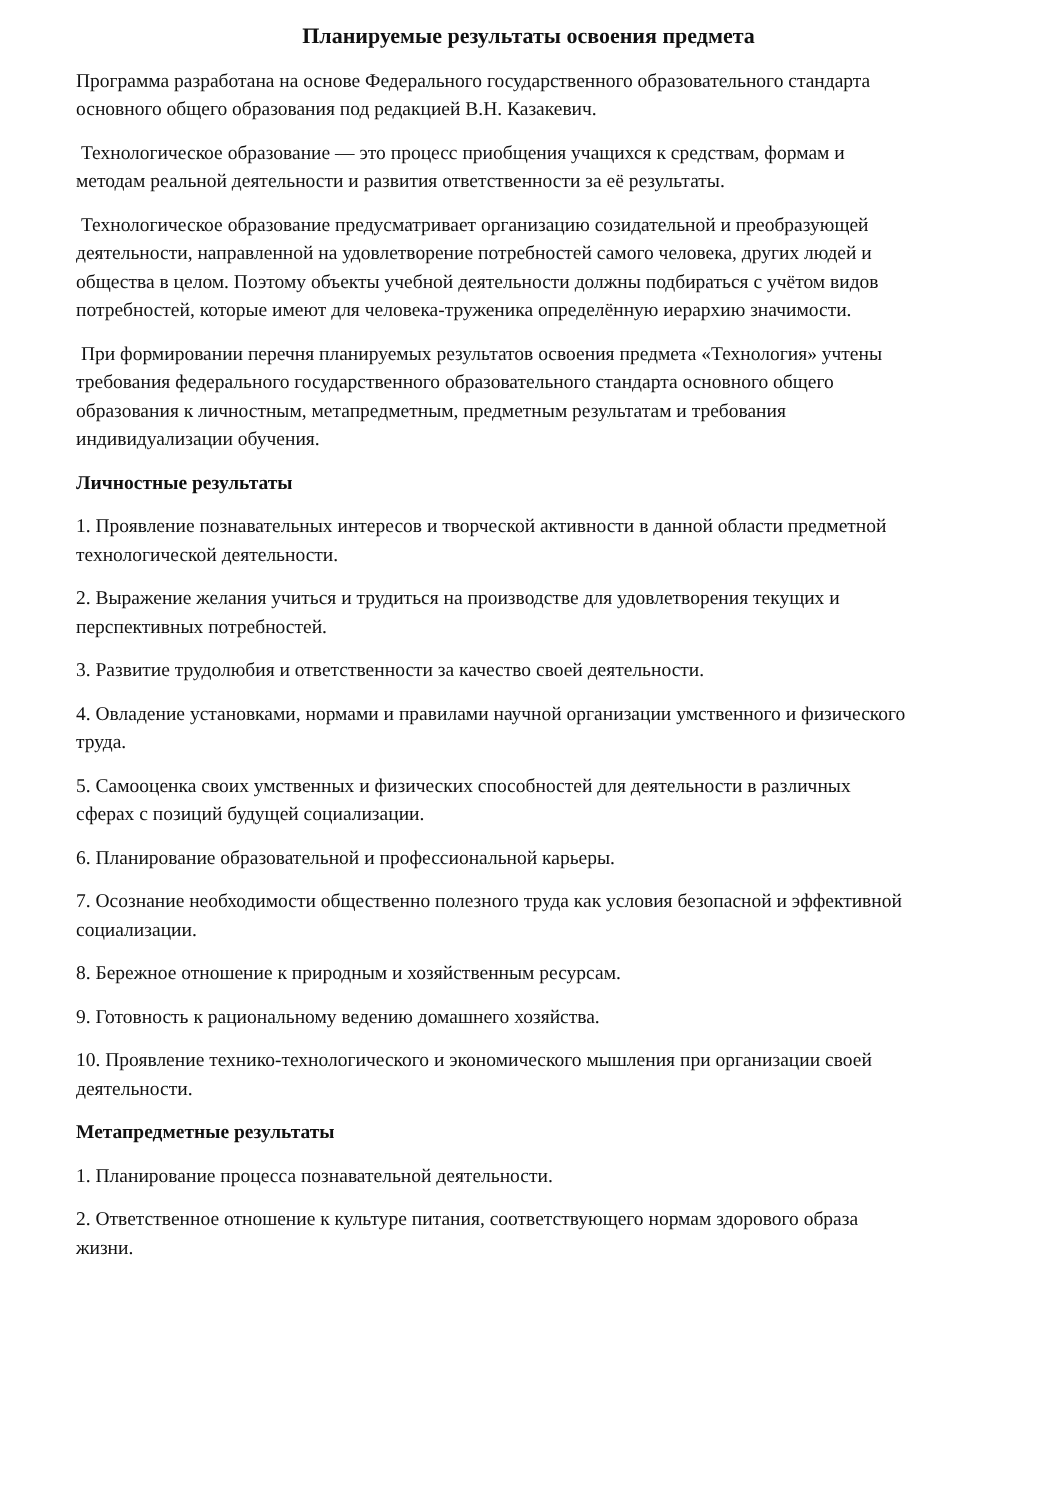Планируемые результаты освоения предмета
Программа разработана на основе Федерального государственного образовательного стандарта основного общего образования под редакцией В.Н. Казакевич.
Технологическое образование — это процесс приобщения учащихся к средствам, формам и методам реальной деятельности и развития ответственности за её результаты.
Технологическое образование предусматривает организацию созидательной и преобразующей деятельности, направленной на удовлетворение потребностей самого человека, других людей и общества в целом. Поэтому объекты учебной деятельности должны подбираться с учётом видов потребностей, которые имеют для человека-труженика определённую иерархию значимости.
При формировании перечня планируемых результатов освоения предмета «Технология» учтены требования федерального государственного образовательного стандарта основного общего образования к личностным, метапредметным, предметным результатам и требования индивидуализации обучения.
Личностные результаты
1. Проявление познавательных интересов и творческой активности в данной области предметной технологической деятельности.
2. Выражение желания учиться и трудиться на производстве для удовлетворения текущих и перспективных потребностей.
3. Развитие трудолюбия и ответственности за качество своей деятельности.
4. Овладение установками, нормами и правилами научной организации умственного и физического труда.
5. Самооценка своих умственных и физических способностей для деятельности в различных сферах с позиций будущей социализации.
6. Планирование образовательной и профессиональной карьеры.
7. Осознание необходимости общественно полезного труда как условия безопасной и эффективной социализации.
8. Бережное отношение к природным и хозяйственным ресурсам.
9. Готовность к рациональному ведению домашнего хозяйства.
10. Проявление технико-технологического и экономического мышления при организации своей деятельности.
Метапредметные результаты
1. Планирование процесса познавательной деятельности.
2. Ответственное отношение к культуре питания, соответствующего нормам здорового образа жизни.